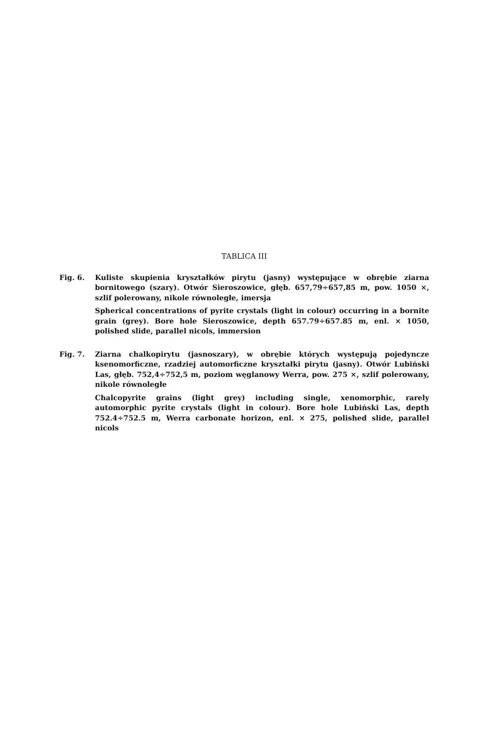TABLICA III
Fig. 6. Kuliste skupienia kryształków pirytu (jasny) występujące w obrębie ziarna bornitowego (szary). Otwór Sieroszowice, głęb. 657,79÷657,85 m, pow. 1050 ×, szlif polerowany, nikole równoległe, imersja
Spherical concentrations of pyrite crystals (light in colour) occurring in a bornite grain (grey). Bore hole Sieroszowice, depth 657.79÷657.85 m, enl. × 1050, polished slide, parallel nicols, immersion
Fig. 7. Ziarna chalkopirytu (jasnoszary), w obrębie których występują pojedyncze ksenomorficzne, rzadziej automorficzne kryształki pirytu (jasny). Otwór Lubiński Las, głęb. 752,4÷752,5 m, poziom węglanowy Werra, pow. 275 ×, szlif polerowany, nikole równoległe
Chalcopyrite grains (light grey) including single, xenomorphic, rarely automorphic pyrite crystals (light in colour). Bore hole Lubiński Las, depth 752.4÷752.5 m, Werra carbonate horizon, enl. × 275, polished slide, parallel nicols